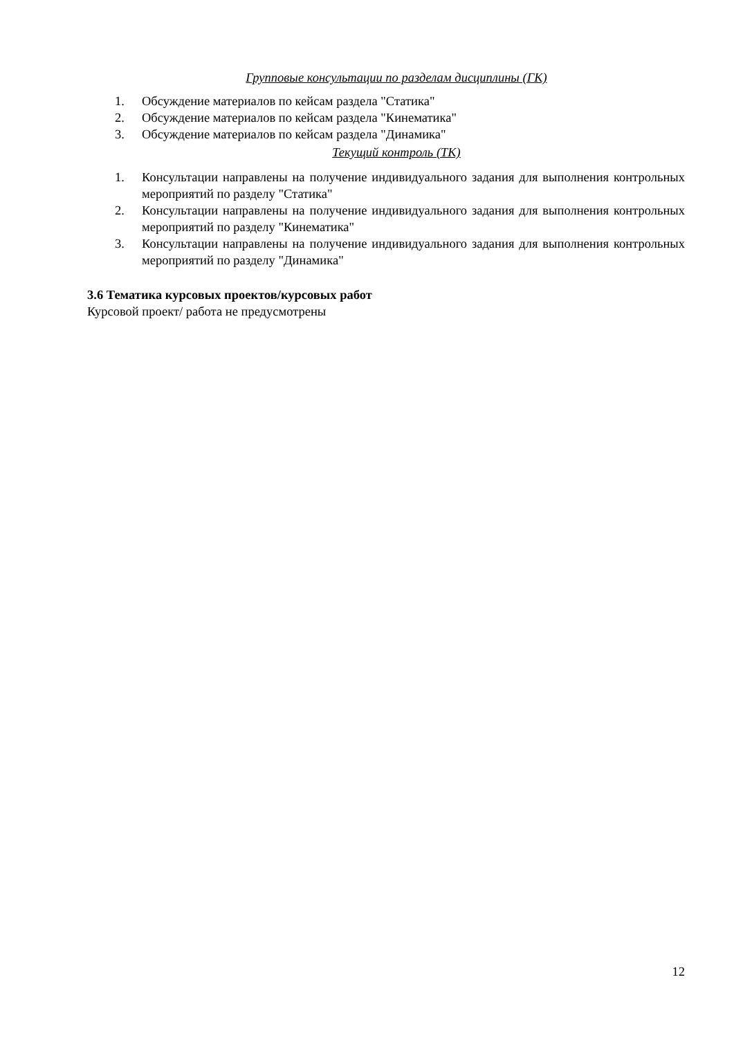Групповые консультации по разделам дисциплины (ГК)
1. Обсуждение материалов по кейсам раздела "Статика"
2. Обсуждение материалов по кейсам раздела "Кинематика"
3. Обсуждение материалов по кейсам раздела "Динамика"
Текущий контроль (ТК)
1. Консультации направлены на получение индивидуального задания для выполнения контрольных мероприятий по разделу "Статика"
2. Консультации направлены на получение индивидуального задания для выполнения контрольных мероприятий по разделу "Кинематика"
3. Консультации направлены на получение индивидуального задания для выполнения контрольных мероприятий по разделу "Динамика"
3.6 Тематика курсовых проектов/курсовых работ
Курсовой проект/ работа не предусмотрены
12